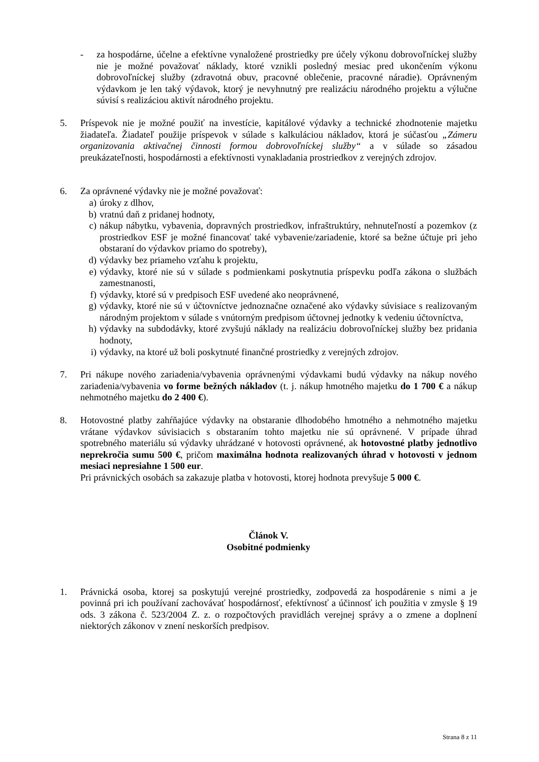- za hospodárne, účelne a efektívne vynaložené prostriedky pre účely výkonu dobrovoľníckej služby nie je možné považovať náklady, ktoré vznikli posledný mesiac pred ukončením výkonu dobrovoľníckej služby (zdravotná obuv, pracovné oblečenie, pracovné náradie). Oprávneným výdavkom je len taký výdavok, ktorý je nevyhnutný pre realizáciu národného projektu a výlučne súvisí s realizáciou aktivít národného projektu.
5. Príspevok nie je možné použiť na investície, kapitálové výdavky a technické zhodnotenie majetku žiadateľa. Žiadateľ použije príspevok v súlade s kalkuláciou nákladov, ktorá je súčasťou „Zámeru organizovania aktivačnej činnosti formou dobrovoľníckej služby“ a v súlade so zásadou preukázateľnosti, hospodárnosti a efektívnosti vynakladania prostriedkov z verejných zdrojov.
6. Za oprávnené výdavky nie je možné považovať:
a) úroky z dlhov,
b) vratnú daň z pridanej hodnoty,
c) nákup nábytku, vybavenia, dopravných prostriedkov, infraštruktúry, nehnuteľností a pozemkov (z prostriedkov ESF je možné financovať také vybavenie/zariadenie, ktoré sa bežne účtuje pri jeho obstaraní do výdavkov priamo do spotreby),
d) výdavky bez priameho vzťahu k projektu,
e) výdavky, ktoré nie sú v súlade s podmienkami poskytnutia príspevku podľa zákona o službách zamestnanosti,
f) výdavky, ktoré sú v predpisoch ESF uvedené ako neoprávnené,
g) výdavky, ktoré nie sú v účtovníctve jednoznačne označené ako výdavky súvisiace s realizovaným národným projektom v súlade s vnútorným predpisom účtovnej jednotky k vedeniu účtovníctva,
h) výdavky na subdodávky, ktoré zvyšujú náklady na realizáciu dobrovoľníckej služby bez pridania hodnoty,
i) výdavky, na ktoré už boli poskytnuté finančné prostriedky z verejných zdrojov.
7. Pri nákupe nového zariadenia/vybavenia oprávnenými výdavkami budú výdavky na nákup nového zariadenia/vybavenia vo forme bežných nákladov (t. j. nákup hmotného majetku do 1 700 € a nákup nehmotného majetku do 2 400 €).
8. Hotovostné platby zahŕňajúce výdavky na obstaranie dlhodobého hmotného a nehmotného majetku vrátane výdavkov súvisiacich s obstaraním tohto majetku nie sú oprávnené. V prípade úhrad spotrebného materiálu sú výdavky uhrádzané v hotovosti oprávnené, ak hotovostné platby jednotlivo neprekročia sumu 500 €, pričom maximálna hodnota realizovaných úhrad v hotovosti v jednom mesiaci nepresiahne 1 500 eur.
Pri právnických osobách sa zakazuje platba v hotovosti, ktorej hodnota prevyšuje 5 000 €.
Článok V.
Osobitné podmienky
1. Právnická osoba, ktorej sa poskytujú verejné prostriedky, zodpovedá za hospodárenie s nimi a je povinná pri ich používaní zachovávať hospodárnosť, efektívnosť a účinnosť ich použitia v zmysle § 19 ods. 3 zákona č. 523/2004 Z. z. o rozpočtových pravidlách verejnej správy a o zmene a doplnení niektorých zákonov v znení neskorších predpisov.
Strana 8 z 11